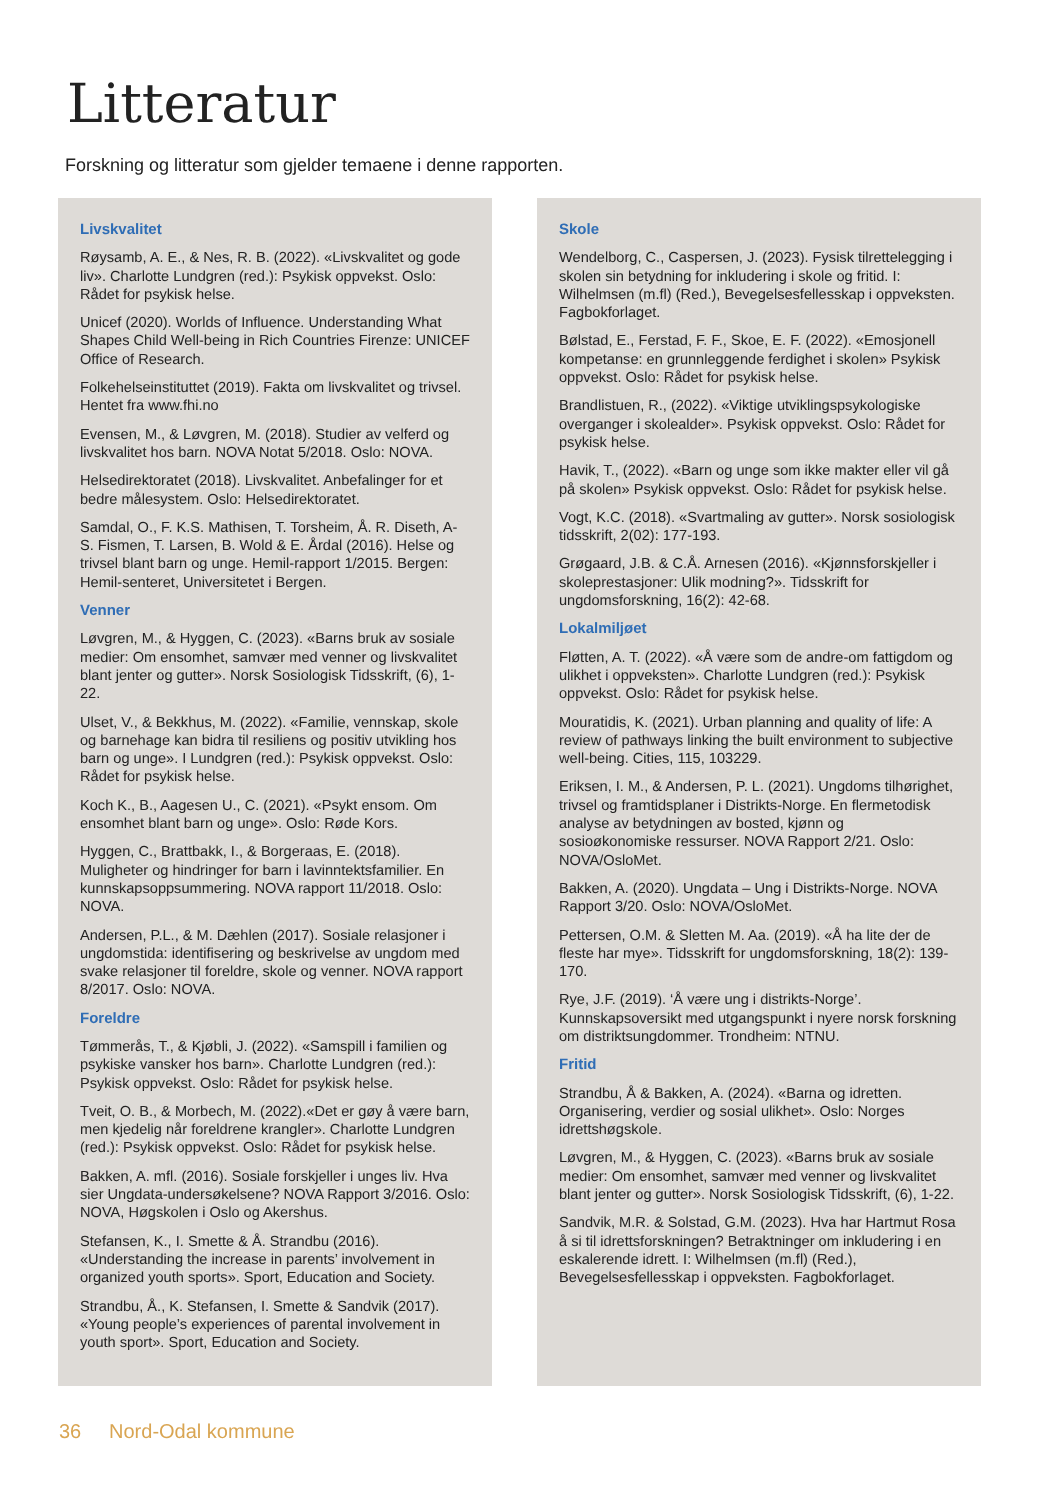Litteratur
Forskning og litteratur som gjelder temaene i denne rapporten.
Livskvalitet
Røysamb, A. E., & Nes, R. B. (2022). «Livskvalitet og gode liv». Charlotte Lundgren (red.): Psykisk oppvekst. Oslo: Rådet for psykisk helse.
Unicef (2020). Worlds of Influence. Understanding What Shapes Child Well-being in Rich Countries Firenze: UNICEF Office of Research.
Folkehelseinstituttet (2019). Fakta om livskvalitet og trivsel. Hentet fra www.fhi.no
Evensen, M., & Løvgren, M. (2018). Studier av velferd og livskvalitet hos barn. NOVA Notat 5/2018. Oslo: NOVA.
Helsedirektoratet (2018). Livskvalitet. Anbefalinger for et bedre målesystem. Oslo: Helsedirektoratet.
Samdal, O., F. K.S. Mathisen, T. Torsheim, Å. R. Diseth, A-S. Fismen, T. Larsen, B. Wold & E. Årdal (2016). Helse og trivsel blant barn og unge. Hemil-rapport 1/2015. Bergen: Hemil-senteret, Universitetet i Bergen.
Venner
Løvgren, M., & Hyggen, C. (2023). «Barns bruk av sosiale medier: Om ensomhet, samvær med venner og livskvalitet blant jenter og gutter». Norsk Sosiologisk Tidsskrift, (6), 1-22.
Ulset, V., & Bekkhus, M. (2022). «Familie, vennskap, skole og barnehage kan bidra til resiliens og positiv utvikling hos barn og unge». I Lundgren (red.): Psykisk oppvekst. Oslo: Rådet for psykisk helse.
Koch K., B., Aagesen U., C. (2021). «Psykt ensom. Om ensomhet blant barn og unge». Oslo: Røde Kors.
Hyggen, C., Brattbakk, I., & Borgeraas, E. (2018). Muligheter og hindringer for barn i lavinntektsfamilier. En kunnskapsoppsummering. NOVA rapport 11/2018. Oslo: NOVA.
Andersen, P.L., & M. Dæhlen (2017). Sosiale relasjoner i ungdomstida: identifisering og beskrivelse av ungdom med svake relasjoner til foreldre, skole og venner. NOVA rapport 8/2017. Oslo: NOVA.
Foreldre
Tømmerås, T., & Kjøbli, J. (2022). «Samspill i familien og psykiske vansker hos barn». Charlotte Lundgren (red.): Psykisk oppvekst. Oslo: Rådet for psykisk helse.
Tveit, O. B., & Morbech, M. (2022).«Det er gøy å være barn, men kjedelig når foreldrene krangler». Charlotte Lundgren (red.): Psykisk oppvekst. Oslo: Rådet for psykisk helse.
Bakken, A. mfl. (2016). Sosiale forskjeller i unges liv. Hva sier Ungdata-undersøkelsene? NOVA Rapport 3/2016. Oslo: NOVA, Høgskolen i Oslo og Akershus.
Stefansen, K., I. Smette & Å. Strandbu (2016). «Understanding the increase in parents’ involvement in organized youth sports». Sport, Education and Society.
Strandbu, Å., K. Stefansen, I. Smette & Sandvik (2017). «Young people’s experiences of parental involvement in youth sport». Sport, Education and Society.
Skole
Wendelborg, C., Caspersen, J. (2023). Fysisk tilrettelegging i skolen sin betydning for inkludering i skole og fritid. I: Wilhelmsen (m.fl) (Red.), Bevegelsesfellesskap i oppveksten. Fagbokforlaget.
Bølstad, E., Ferstad, F. F., Skoe, E. F. (2022). «Emosjonell kompetanse: en grunnleggende ferdighet i skolen» Psykisk oppvekst. Oslo: Rådet for psykisk helse.
Brandlistuen, R., (2022). «Viktige utviklingspsykologiske overganger i skolealder». Psykisk oppvekst. Oslo: Rådet for psykisk helse.
Havik, T., (2022). «Barn og unge som ikke makter eller vil gå på skolen» Psykisk oppvekst. Oslo: Rådet for psykisk helse.
Vogt, K.C. (2018). «Svartmaling av gutter». Norsk sosiologisk tidsskrift, 2(02): 177-193.
Grøgaard, J.B. & C.Å. Arnesen (2016). «Kjønnsforskjeller i skoleprestasjoner: Ulik modning?». Tidsskrift for ungdomsforskning, 16(2): 42-68.
Lokalmiljøet
Fløtten, A. T. (2022). «Å være som de andre-om fattigdom og ulikhet i oppveksten». Charlotte Lundgren (red.): Psykisk oppvekst. Oslo: Rådet for psykisk helse.
Mouratidis, K. (2021). Urban planning and quality of life: A review of pathways linking the built environment to subjective well-being. Cities, 115, 103229.
Eriksen, I. M., & Andersen, P. L. (2021). Ungdoms tilhørighet, trivsel og framtidsplaner i Distrikts-Norge. En flermetodisk analyse av betydningen av bosted, kjønn og sosioøkonomiske ressurser. NOVA Rapport 2/21. Oslo: NOVA/OsloMet.
Bakken, A. (2020). Ungdata – Ung i Distrikts-Norge. NOVA Rapport 3/20. Oslo: NOVA/OsloMet.
Pettersen, O.M. & Sletten M. Aa. (2019). «Å ha lite der de fleste har mye». Tidsskrift for ungdomsforskning, 18(2): 139-170.
Rye, J.F. (2019). ‘Å være ung i distrikts-Norge’. Kunnskapsoversikt med utgangspunkt i nyere norsk forskning om distriktsungdommer. Trondheim: NTNU.
Fritid
Strandbu, Å & Bakken, A. (2024). «Barna og idretten. Organisering, verdier og sosial ulikhet». Oslo: Norges idrettshøgskole.
Løvgren, M., & Hyggen, C. (2023). «Barns bruk av sosiale medier: Om ensomhet, samvær med venner og livskvalitet blant jenter og gutter». Norsk Sosiologisk Tidsskrift, (6), 1-22.
Sandvik, M.R. & Solstad, G.M. (2023). Hva har Hartmut Rosa å si til idrettsforskningen? Betraktninger om inkludering i en eskalerende idrett. I: Wilhelmsen (m.fl) (Red.), Bevegelsesfellesskap i oppveksten. Fagbokforlaget.
36 Nord-Odal kommune